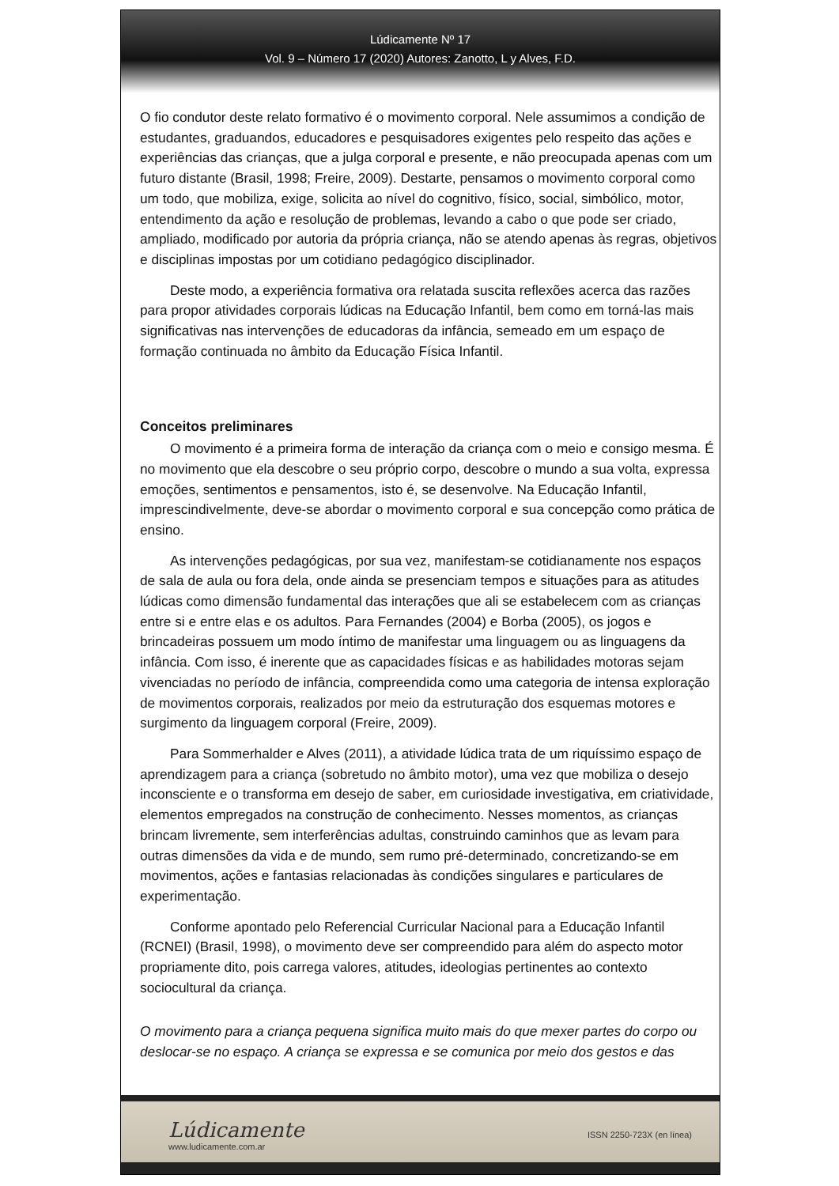Lúdicamente Nº 17
Vol. 9 – Número 17 (2020) Autores: Zanotto, L y Alves, F.D.
O fio condutor deste relato formativo é o movimento corporal. Nele assumimos a condição de estudantes, graduandos, educadores e pesquisadores exigentes pelo respeito das ações e experiências das crianças, que a julga corporal e presente, e não preocupada apenas com um futuro distante (Brasil, 1998; Freire, 2009). Destarte, pensamos o movimento corporal como um todo, que mobiliza, exige, solicita ao nível do cognitivo, físico, social, simbólico, motor, entendimento da ação e resolução de problemas, levando a cabo o que pode ser criado, ampliado, modificado por autoria da própria criança, não se atendo apenas às regras, objetivos e disciplinas impostas por um cotidiano pedagógico disciplinador.
Deste modo, a experiência formativa ora relatada suscita reflexões acerca das razões para propor atividades corporais lúdicas na Educação Infantil, bem como em torná-las mais significativas nas intervenções de educadoras da infância, semeado em um espaço de formação continuada no âmbito da Educação Física Infantil.
Conceitos preliminares
O movimento é a primeira forma de interação da criança com o meio e consigo mesma. É no movimento que ela descobre o seu próprio corpo, descobre o mundo a sua volta, expressa emoções, sentimentos e pensamentos, isto é, se desenvolve. Na Educação Infantil, imprescindivelmente, deve-se abordar o movimento corporal e sua concepção como prática de ensino.
As intervenções pedagógicas, por sua vez, manifestam-se cotidianamente nos espaços de sala de aula ou fora dela, onde ainda se presenciam tempos e situações para as atitudes lúdicas como dimensão fundamental das interações que ali se estabelecem com as crianças entre si e entre elas e os adultos. Para Fernandes (2004) e Borba (2005), os jogos e brincadeiras possuem um modo íntimo de manifestar uma linguagem ou as linguagens da infância. Com isso, é inerente que as capacidades físicas e as habilidades motoras sejam vivenciadas no período de infância, compreendida como uma categoria de intensa exploração de movimentos corporais, realizados por meio da estruturação dos esquemas motores e surgimento da linguagem corporal (Freire, 2009).
Para Sommerhalder e Alves (2011), a atividade lúdica trata de um riquíssimo espaço de aprendizagem para a criança (sobretudo no âmbito motor), uma vez que mobiliza o desejo inconsciente e o transforma em desejo de saber, em curiosidade investigativa, em criatividade, elementos empregados na construção de conhecimento. Nesses momentos, as crianças brincam livremente, sem interferências adultas, construindo caminhos que as levam para outras dimensões da vida e de mundo, sem rumo pré-determinado, concretizando-se em movimentos, ações e fantasias relacionadas às condições singulares e particulares de experimentação.
Conforme apontado pelo Referencial Curricular Nacional para a Educação Infantil (RCNEI) (Brasil, 1998), o movimento deve ser compreendido para além do aspecto motor propriamente dito, pois carrega valores, atitudes, ideologias pertinentes ao contexto sociocultural da criança.
O movimento para a criança pequena significa muito mais do que mexer partes do corpo ou deslocar-se no espaço. A criança se expressa e se comunica por meio dos gestos e das
Lúdicamente
www.ludicamente.com.ar
ISSN 2250-723X (en línea)